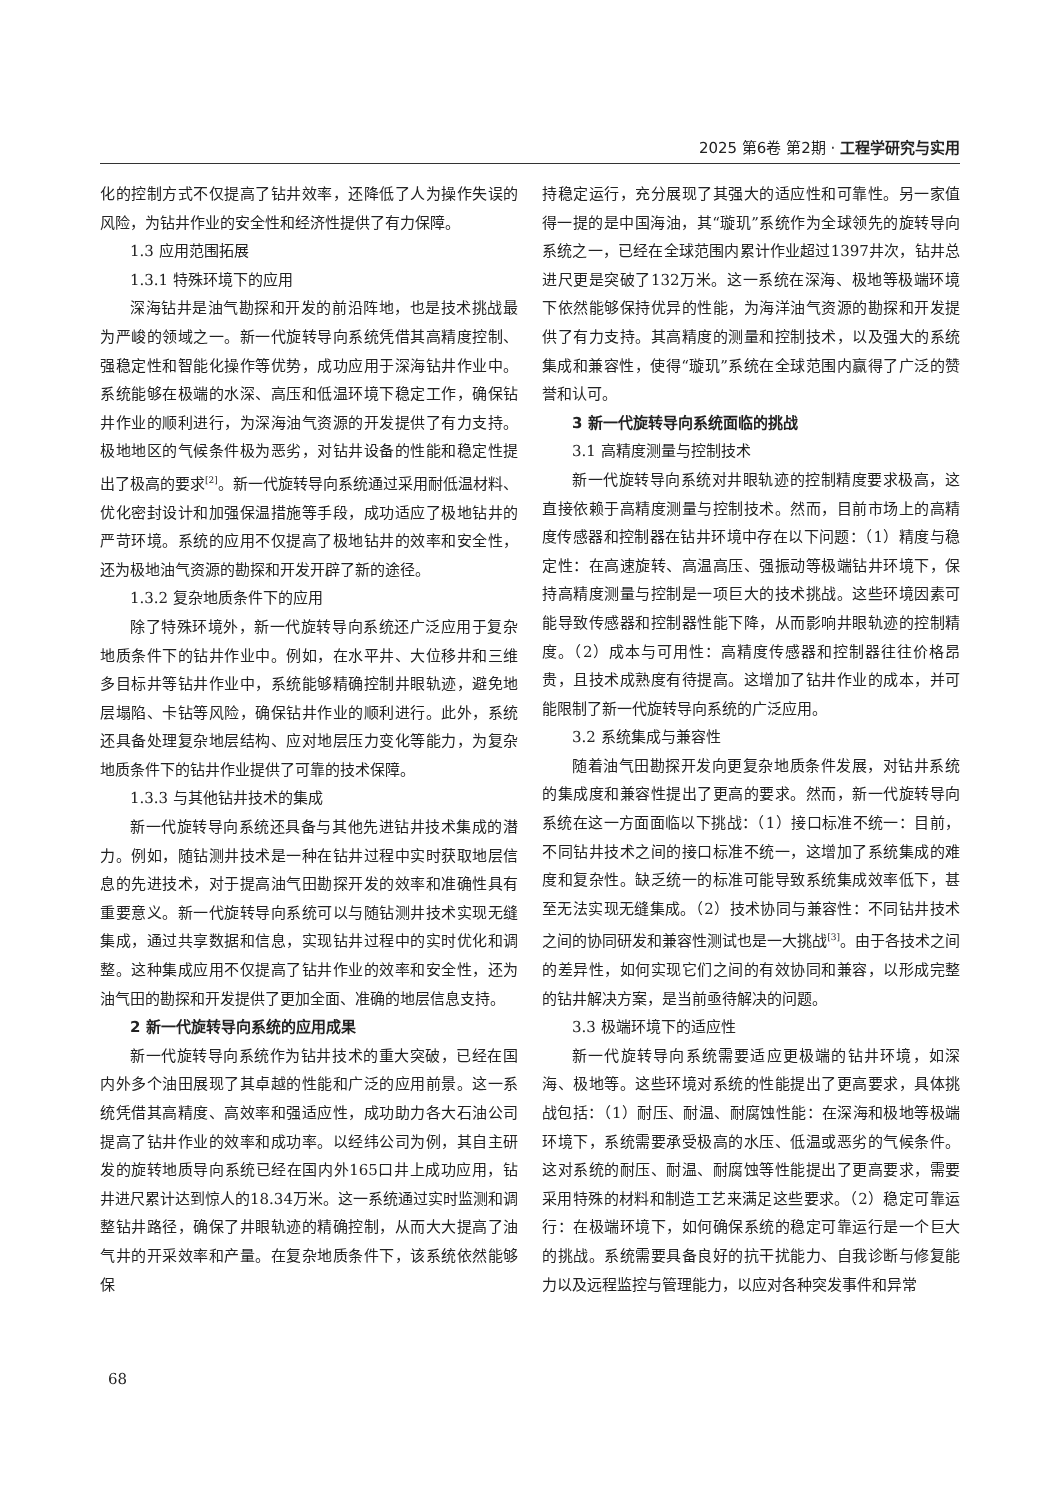2025 第6卷 第2期 · 工程学研究与实用
化的控制方式不仅提高了钻井效率，还降低了人为操作失误的风险，为钻井作业的安全性和经济性提供了有力保障。
1.3 应用范围拓展
1.3.1 特殊环境下的应用
深海钻井是油气勘探和开发的前沿阵地，也是技术挑战最为严峻的领域之一。新一代旋转导向系统凭借其高精度控制、强稳定性和智能化操作等优势，成功应用于深海钻井作业中。系统能够在极端的水深、高压和低温环境下稳定工作，确保钻井作业的顺利进行，为深海油气资源的开发提供了有力支持。极地地区的气候条件极为恶劣，对钻井设备的性能和稳定性提出了极高的要求<sup>[2]</sup>。新一代旋转导向系统通过采用耐低温材料、优化密封设计和加强保温措施等手段，成功适应了极地钻井的严苛环境。系统的应用不仅提高了极地钻井的效率和安全性，还为极地油气资源的勘探和开发开辟了新的途径。
1.3.2 复杂地质条件下的应用
除了特殊环境外，新一代旋转导向系统还广泛应用于复杂地质条件下的钻井作业中。例如，在水平井、大位移井和三维多目标井等钻井作业中，系统能够精确控制井眼轨迹，避免地层塌陷、卡钻等风险，确保钻井作业的顺利进行。此外，系统还具备处理复杂地层结构、应对地层压力变化等能力，为复杂地质条件下的钻井作业提供了可靠的技术保障。
1.3.3 与其他钻井技术的集成
新一代旋转导向系统还具备与其他先进钻井技术集成的潜力。例如，随钻测井技术是一种在钻井过程中实时获取地层信息的先进技术，对于提高油气田勘探开发的效率和准确性具有重要意义。新一代旋转导向系统可以与随钻测井技术实现无缝集成，通过共享数据和信息，实现钻井过程中的实时优化和调整。这种集成应用不仅提高了钻井作业的效率和安全性，还为油气田的勘探和开发提供了更加全面、准确的地层信息支持。
2 新一代旋转导向系统的应用成果
新一代旋转导向系统作为钻井技术的重大突破，已经在国内外多个油田展现了其卓越的性能和广泛的应用前景。这一系统凭借其高精度、高效率和强适应性，成功助力各大石油公司提高了钻井作业的效率和成功率。以经纬公司为例，其自主研发的旋转地质导向系统已经在国内外165口井上成功应用，钻井进尺累计达到惊人的18.34万米。这一系统通过实时监测和调整钻井路径，确保了井眼轨迹的精确控制，从而大大提高了油气井的开采效率和产量。在复杂地质条件下，该系统依然能够保
持稳定运行，充分展现了其强大的适应性和可靠性。另一家值得一提的是中国海油，其“璇玑”系统作为全球领先的旋转导向系统之一，已经在全球范围内累计作业超过1397井次，钻井总进尺更是突破了132万米。这一系统在深海、极地等极端环境下依然能够保持优异的性能，为海洋油气资源的勘探和开发提供了有力支持。其高精度的测量和控制技术，以及强大的系统集成和兼容性，使得“璇玑”系统在全球范围内赢得了广泛的赞誉和认可。
3 新一代旋转导向系统面临的挑战
3.1 高精度测量与控制技术
新一代旋转导向系统对井眼轨迹的控制精度要求极高，这直接依赖于高精度测量与控制技术。然而，目前市场上的高精度传感器和控制器在钻井环境中存在以下问题：（1）精度与稳定性：在高速旋转、高温高压、强振动等极端钻井环境下，保持高精度测量与控制是一项巨大的技术挑战。这些环境因素可能导致传感器和控制器性能下降，从而影响井眼轨迹的控制精度。（2）成本与可用性：高精度传感器和控制器往往价格昂贵，且技术成熟度有待提高。这增加了钻井作业的成本，并可能限制了新一代旋转导向系统的广泛应用。
3.2 系统集成与兼容性
随着油气田勘探开发向更复杂地质条件发展，对钻井系统的集成度和兼容性提出了更高的要求。然而，新一代旋转导向系统在这一方面面临以下挑战：（1）接口标准不统一：目前，不同钻井技术之间的接口标准不统一，这增加了系统集成的难度和复杂性。缺乏统一的标准可能导致系统集成效率低下，甚至无法实现无缝集成。（2）技术协同与兼容性：不同钻井技术之间的协同研发和兼容性测试也是一大挑战<sup>[3]</sup>。由于各技术之间的差异性，如何实现它们之间的有效协同和兼容，以形成完整的钻井解决方案，是当前亟待解决的问题。
3.3 极端环境下的适应性
新一代旋转导向系统需要适应更极端的钻井环境，如深海、极地等。这些环境对系统的性能提出了更高要求，具体挑战包括：（1）耐压、耐温、耐腐蚀性能：在深海和极地等极端环境下，系统需要承受极高的水压、低温或恶劣的气候条件。这对系统的耐压、耐温、耐腐蚀等性能提出了更高要求，需要采用特殊的材料和制造工艺来满足这些要求。（2）稳定可靠运行：在极端环境下，如何确保系统的稳定可靠运行是一个巨大的挑战。系统需要具备良好的抗干扰能力、自我诊断与修复能力以及远程监控与管理能力，以应对各种突发事件和异常
68